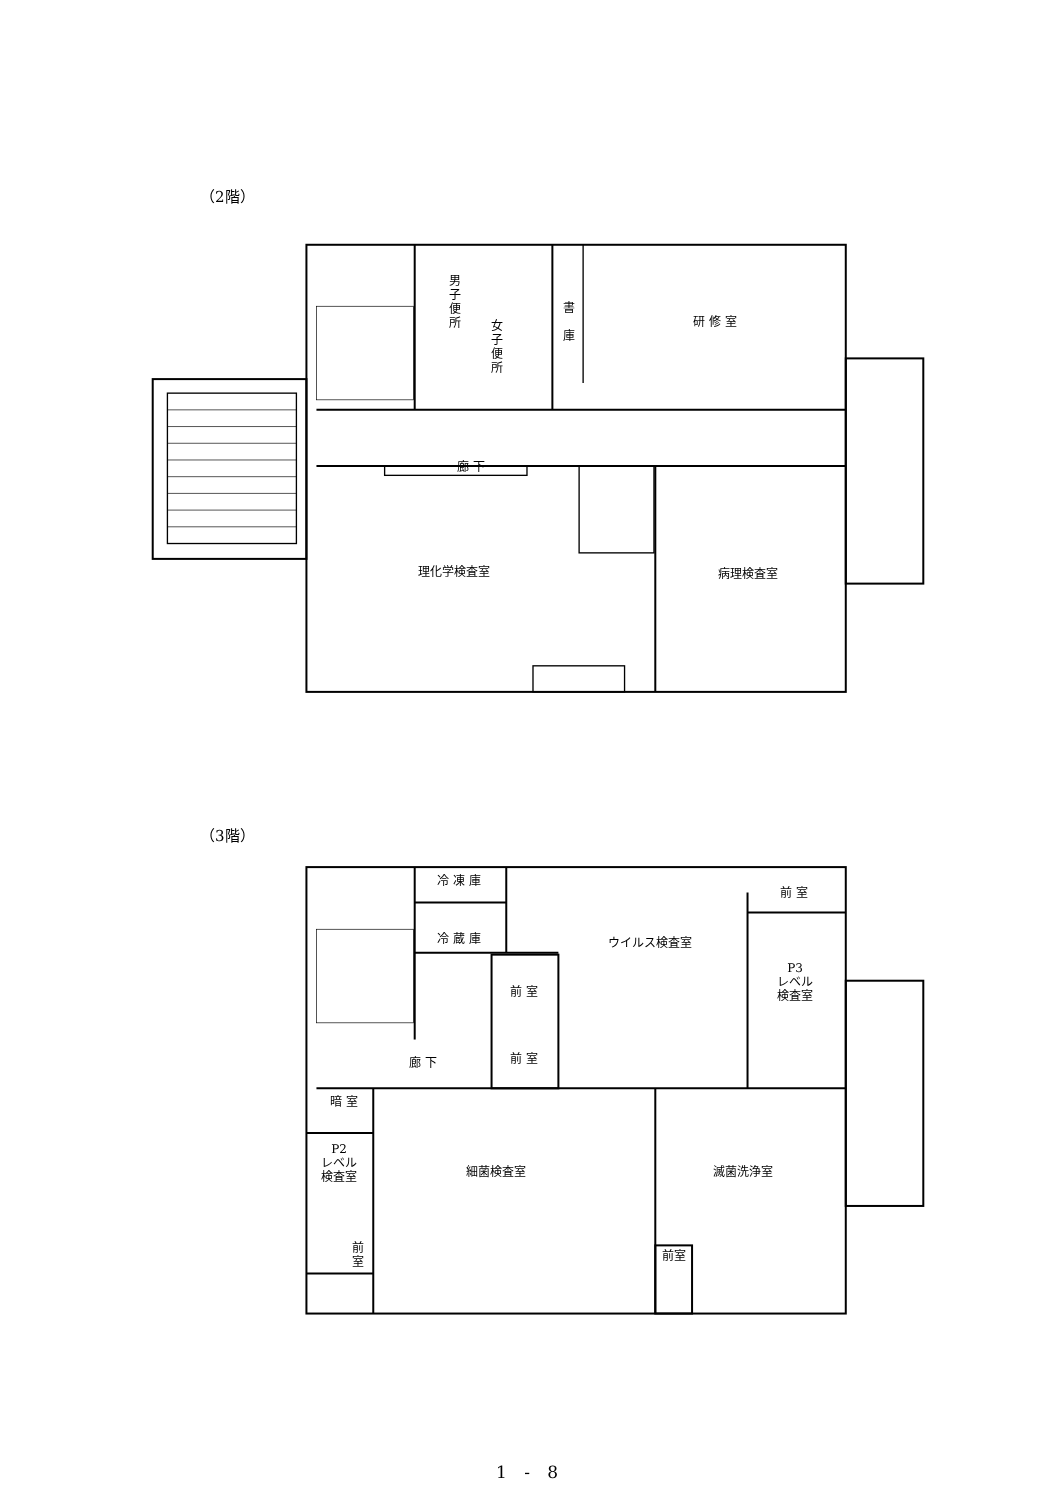（2階）
男子便所
女子便所
書庫
研 修 室
廊 下
理化学検査室 病理検査室
（3階）
冷 凍 庫
冷 蔵 庫 ウイルス検査室
前 室
前 室
P3
レベル
検査室
前 室 廊 下
暗 室
細菌検査室 滅菌洗浄室
P2
レベル
検査室
前室 前室
1 - 8